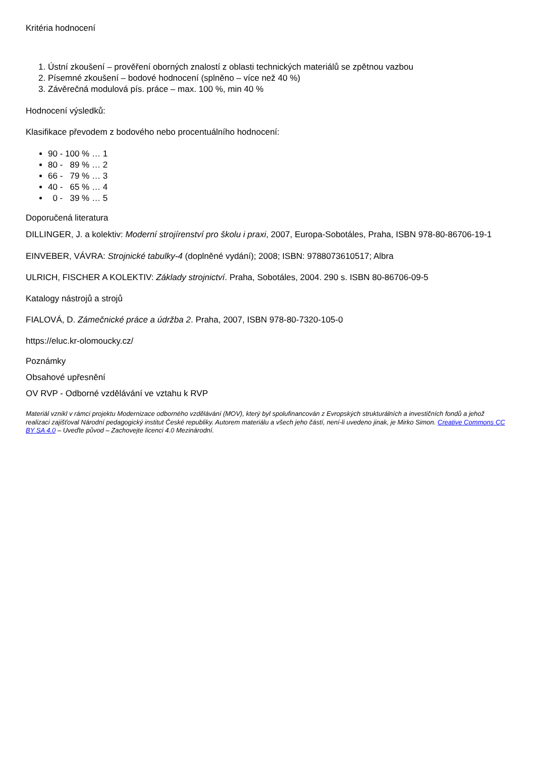Kritéria hodnocení
1. Ústní zkoušení – prověření oborných znalostí z oblasti technických materiálů se zpětnou vazbou
2. Písemné zkoušení – bodové hodnocení (splněno – více než 40 %)
3. Závěrečná modulová pís. práce – max. 100 %, min 40 %
Hodnocení výsledků:
Klasifikace převodem z bodového nebo procentuálního hodnocení:
90 - 100 % … 1
80 - 89 % … 2
66 - 79 % … 3
40 - 65 % … 4
0 - 39 % … 5
Doporučená literatura
DILLINGER, J. a kolektiv: Moderní strojírenství pro školu i praxi, 2007, Europa-Sobotáles, Praha, ISBN 978-80-86706-19-1
EINVEBER, VÁVRA: Strojnické tabulky-4 (doplněné vydání); 2008; ISBN: 9788073610517; Albra
ULRICH, FISCHER A KOLEKTIV: Základy strojnictví. Praha, Sobotáles, 2004. 290 s. ISBN 80-86706-09-5
Katalogy nástrojů a strojů
FIALOVÁ, D. Zámečnické práce a údržba 2. Praha, 2007, ISBN 978-80-7320-105-0
https://eluc.kr-olomoucky.cz/
Poznámky
Obsahové upřesnění
OV RVP - Odborné vzdělávání ve vztahu k RVP
Materiál vznikl v rámci projektu Modernizace odborného vzdělávání (MOV), který byl spolufinancován z Evropských strukturálních a investičních fondů a jehož realizaci zajišťoval Národní pedagogický institut České republiky. Autorem materiálu a všech jeho částí, není-li uvedeno jinak, je Mirko Simon. Creative Commons CC BY SA 4.0 – Uveďte původ – Zachovejte licenci 4.0 Mezinárodní.